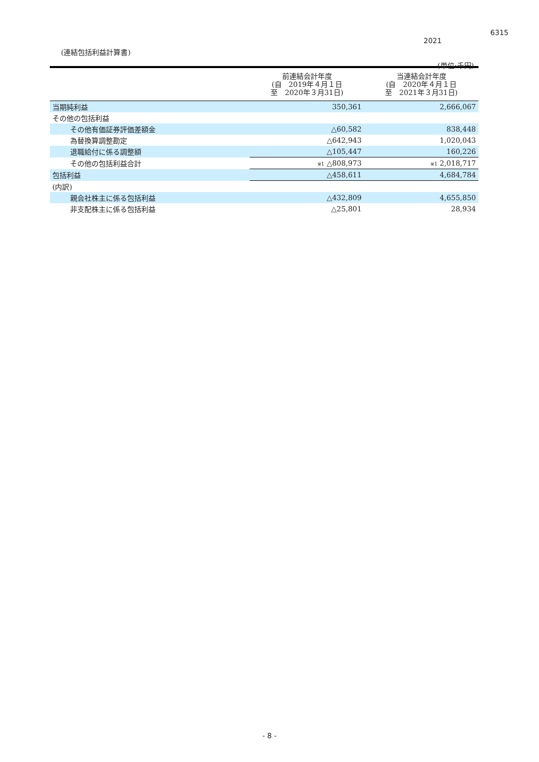6315
2021
(連結包括利益計算書)
(単位:千円)
| | 前連結会計年度 (自 2019年４月１日 至 2020年３月31日) | 当連結会計年度 (自 2020年４月１日 至 2021年３月31日) |
| --- | --- | --- |
| 当期純利益 | 350,361 | 2,666,067 |
| その他の包括利益 | | |
| その他有価証券評価差額金 | △60,582 | 838,448 |
| 為替換算調整勘定 | △642,943 | 1,020,043 |
| 退職給付に係る調整額 | △105,447 | 160,226 |
| その他の包括利益合計 | ※1 △808,973 | ※1 2,018,717 |
| 包括利益 | △458,611 | 4,684,784 |
| (内訳) | | |
| 親会社株主に係る包括利益 | △432,809 | 4,655,850 |
| 非支配株主に係る包括利益 | △25,801 | 28,934 |
- 8 -